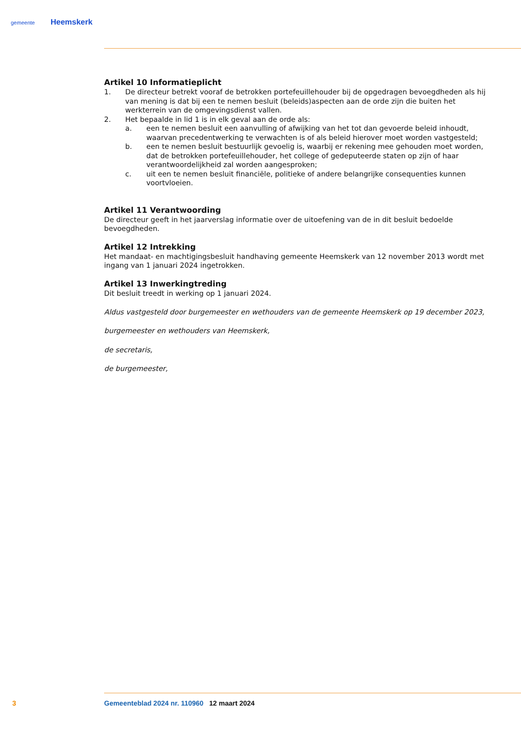gemeente Heemskerk
Artikel 10 Informatieplicht
1. De directeur betrekt vooraf de betrokken portefeuillehouder bij de opgedragen bevoegdheden als hij van mening is dat bij een te nemen besluit (beleids)aspecten aan de orde zijn die buiten het werkterrein van de omgevingsdienst vallen.
2. Het bepaalde in lid 1 is in elk geval aan de orde als:
a. een te nemen besluit een aanvulling of afwijking van het tot dan gevoerde beleid inhoudt, waarvan precedentwerking te verwachten is of als beleid hierover moet worden vastgesteld;
b. een te nemen besluit bestuurlijk gevoelig is, waarbij er rekening mee gehouden moet worden, dat de betrokken portefeuillehouder, het college of gedeputeerde staten op zijn of haar verantwoordelijkheid zal worden aangesproken;
c. uit een te nemen besluit financiële, politieke of andere belangrijke consequenties kunnen voortvloeien.
Artikel 11 Verantwoording
De directeur geeft in het jaarverslag informatie over de uitoefening van de in dit besluit bedoelde bevoegdheden.
Artikel 12 Intrekking
Het mandaat- en machtigingsbesluit handhaving gemeente Heemskerk van 12 november 2013 wordt met ingang van 1 januari 2024 ingetrokken.
Artikel 13 Inwerkingtreding
Dit besluit treedt in werking op 1 januari 2024.
Aldus vastgesteld door burgemeester en wethouders van de gemeente Heemskerk op 19 december 2023,
burgemeester en wethouders van Heemskerk,
de secretaris,
de burgemeester,
3 Gemeenteblad 2024 nr. 110960 12 maart 2024